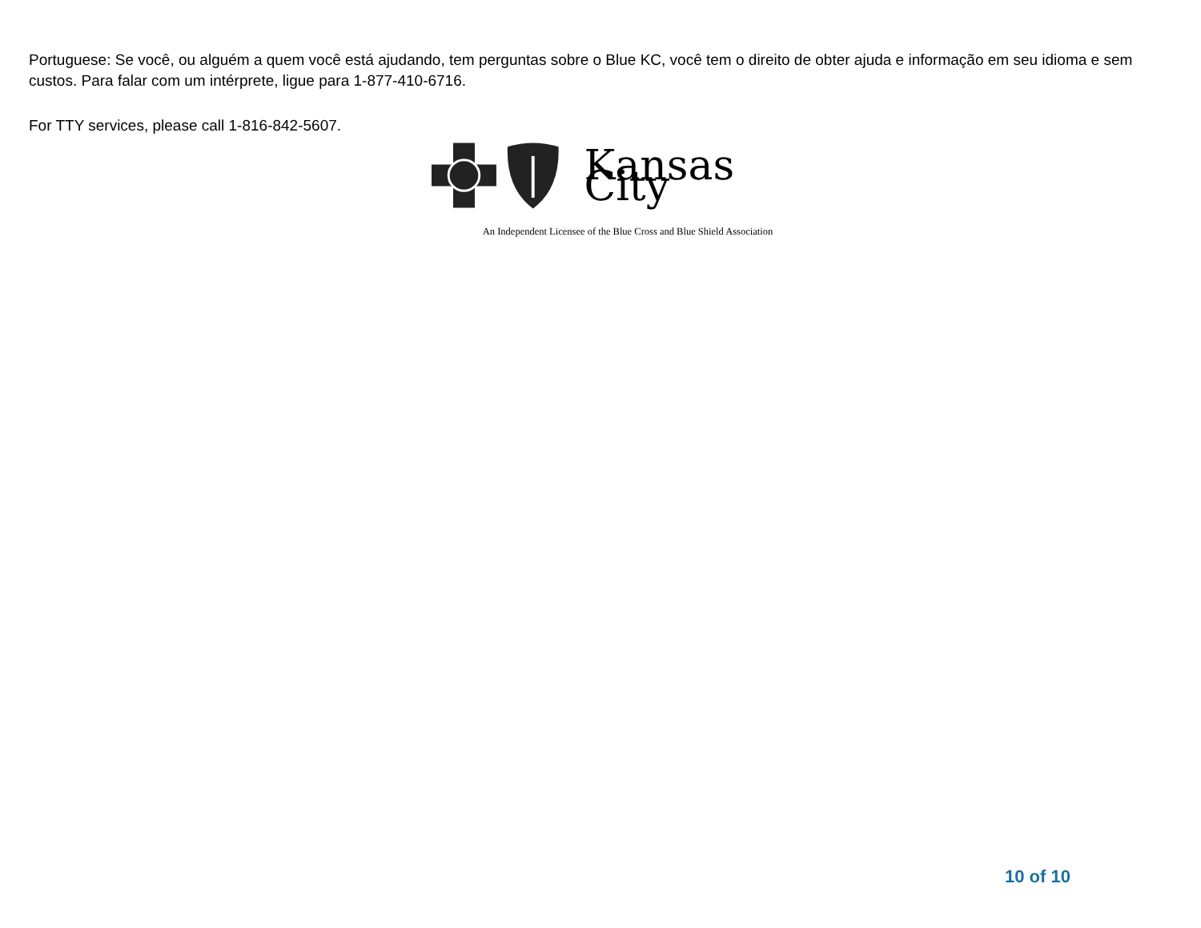Portuguese: Se você, ou alguém a quem você está ajudando, tem perguntas sobre o Blue KC, você tem o direito de obter ajuda e informação em seu idioma e sem custos. Para falar com um intérprete, ligue para 1-877-410-6716.
For TTY services, please call 1-816-842-5607.
Kansas City
An Independent Licensee of the Blue Cross and Blue Shield Association
10 of 10